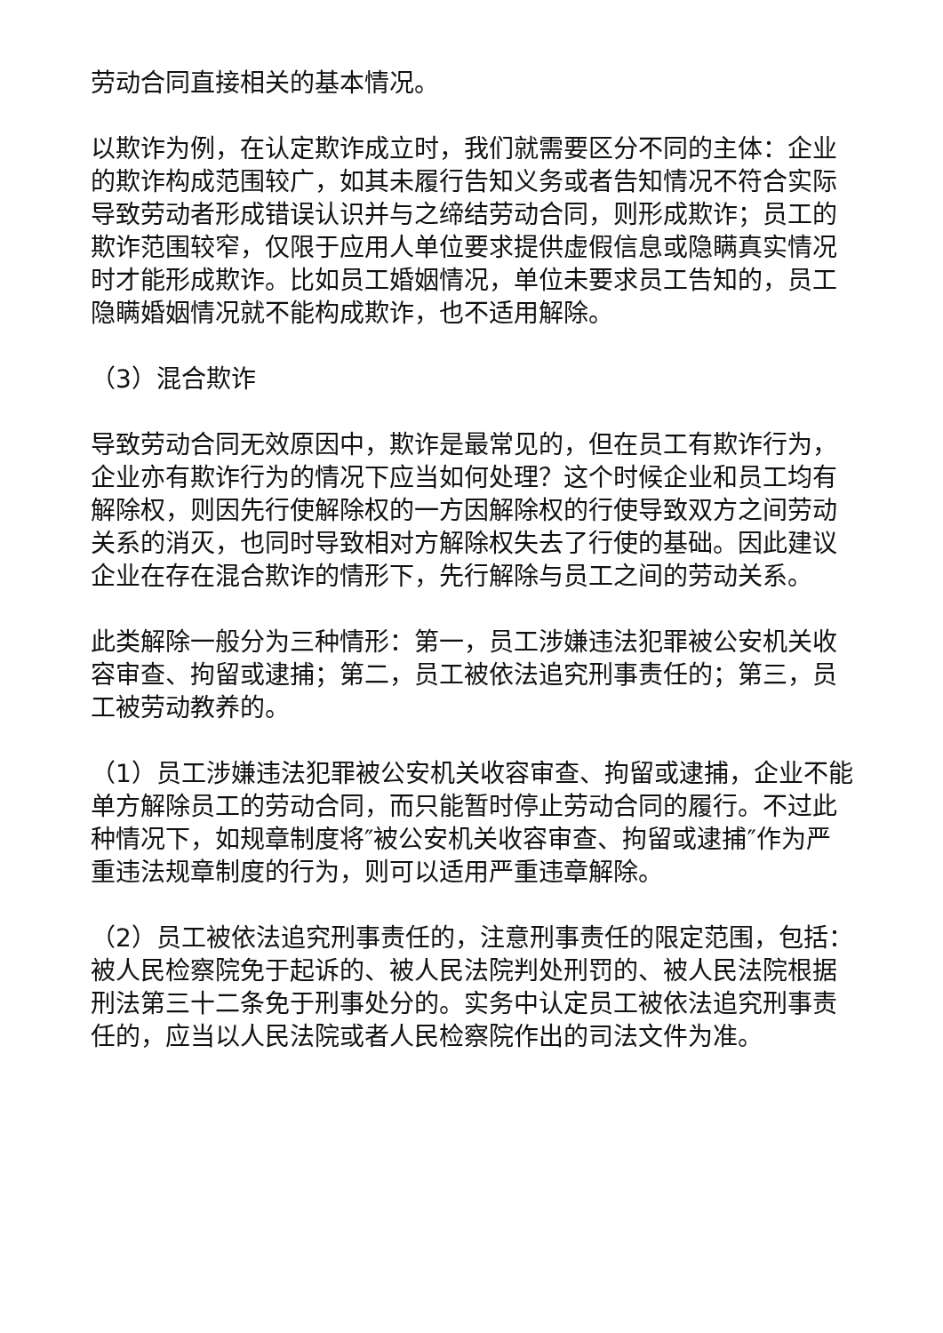劳动合同直接相关的基本情况。
以欺诈为例，在认定欺诈成立时，我们就需要区分不同的主体：企业的欺诈构成范围较广，如其未履行告知义务或者告知情况不符合实际导致劳动者形成错误认识并与之缔结劳动合同，则形成欺诈；员工的欺诈范围较窄，仅限于应用人单位要求提供虚假信息或隐瞒真实情况时才能形成欺诈。比如员工婚姻情况，单位未要求员工告知的，员工隐瞒婚姻情况就不能构成欺诈，也不适用解除。
（3）混合欺诈
导致劳动合同无效原因中，欺诈是最常见的，但在员工有欺诈行为，企业亦有欺诈行为的情况下应当如何处理？这个时候企业和员工均有解除权，则因先行使解除权的一方因解除权的行使导致双方之间劳动关系的消灭，也同时导致相对方解除权失去了行使的基础。因此建议企业在存在混合欺诈的情形下，先行解除与员工之间的劳动关系。
此类解除一般分为三种情形：第一，员工涉嫌违法犯罪被公安机关收容审查、拘留或逮捕；第二，员工被依法追究刑事责任的；第三，员工被劳动教养的。
（1）员工涉嫌违法犯罪被公安机关收容审查、拘留或逮捕，企业不能单方解除员工的劳动合同，而只能暂时停止劳动合同的履行。不过此种情况下，如规章制度将″被公安机关收容审查、拘留或逮捕″作为严重违法规章制度的行为，则可以适用严重违章解除。
（2）员工被依法追究刑事责任的，注意刑事责任的限定范围，包括：被人民检察院免于起诉的、被人民法院判处刑罚的、被人民法院根据刑法第三十二条免于刑事处分的。实务中认定员工被依法追究刑事责任的，应当以人民法院或者人民检察院作出的司法文件为准。